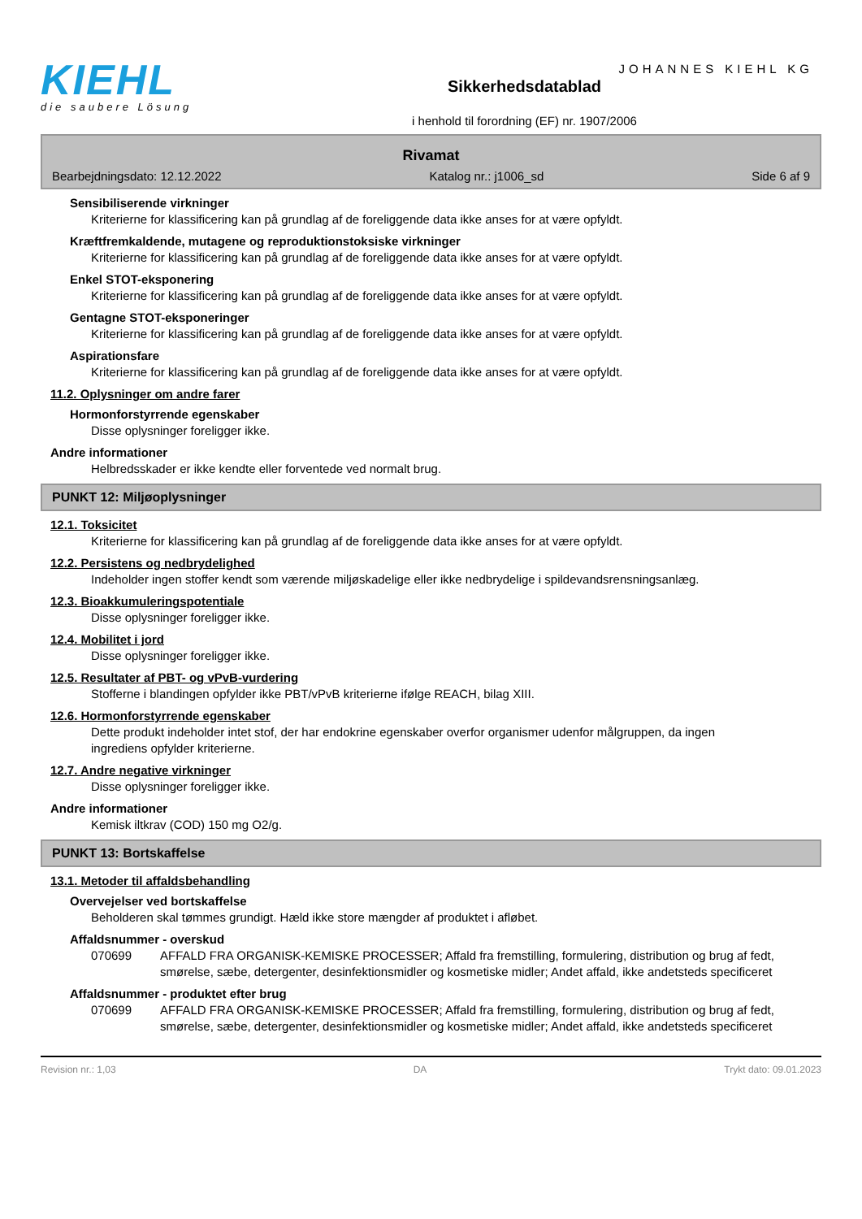KIEHL
die saubere Lösung
Sikkerhedsdatablad
i henhold til forordning (EF) nr. 1907/2006
JOHANNES KIEHL KG
Rivamat
Bearbejdningsdato: 12.12.2022 Katalog nr.: j1006_sd Side 6 af 9
Sensibiliserende virkninger
Kriterierne for klassificering kan på grundlag af de foreliggende data ikke anses for at være opfyldt.
Kræftfremkaldende, mutagene og reproduktionstoksiske virkninger
Kriterierne for klassificering kan på grundlag af de foreliggende data ikke anses for at være opfyldt.
Enkel STOT-eksponering
Kriterierne for klassificering kan på grundlag af de foreliggende data ikke anses for at være opfyldt.
Gentagne STOT-eksponeringer
Kriterierne for klassificering kan på grundlag af de foreliggende data ikke anses for at være opfyldt.
Aspirationsfare
Kriterierne for klassificering kan på grundlag af de foreliggende data ikke anses for at være opfyldt.
11.2. Oplysninger om andre farer
Hormonforstyrrende egenskaber
Disse oplysninger foreligger ikke.
Andre informationer
Helbredsskader er ikke kendte eller forventede ved normalt brug.
PUNKT 12: Miljøoplysninger
12.1. Toksicitet
Kriterierne for klassificering kan på grundlag af de foreliggende data ikke anses for at være opfyldt.
12.2. Persistens og nedbrydelighed
Indeholder ingen stoffer kendt som værende miljøskadelige eller ikke nedbrydelige i spildevandsrensningsanlæg.
12.3. Bioakkumuleringspotentiale
Disse oplysninger foreligger ikke.
12.4. Mobilitet i jord
Disse oplysninger foreligger ikke.
12.5. Resultater af PBT- og vPvB-vurdering
Stofferne i blandingen opfylder ikke PBT/vPvB kriterierne ifølge REACH, bilag XIII.
12.6. Hormonforstyrrende egenskaber
Dette produkt indeholder intet stof, der har endokrine egenskaber overfor organismer udenfor målgruppen, da ingen ingrediens opfylder kriterierne.
12.7. Andre negative virkninger
Disse oplysninger foreligger ikke.
Andre informationer
Kemisk iltkrav (COD) 150 mg O2/g.
PUNKT 13: Bortskaffelse
13.1. Metoder til affaldsbehandling
Overvejelser ved bortskaffelse
Beholderen skal tømmes grundigt. Hæld ikke store mængder af produktet i afløbet.
Affaldsnummer - overskud
070699 AFFALD FRA ORGANISK-KEMISKE PROCESSER; Affald fra fremstilling, formulering, distribution og brug af fedt, smørelse, sæbe, detergenter, desinfektionsmidler og kosmetiske midler; Andet affald, ikke andetsteds specificeret
Affaldsnummer - produktet efter brug
070699 AFFALD FRA ORGANISK-KEMISKE PROCESSER; Affald fra fremstilling, formulering, distribution og brug af fedt, smørelse, sæbe, detergenter, desinfektionsmidler og kosmetiske midler; Andet affald, ikke andetsteds specificeret
Revision nr.: 1,03 DA Trykt dato: 09.01.2023